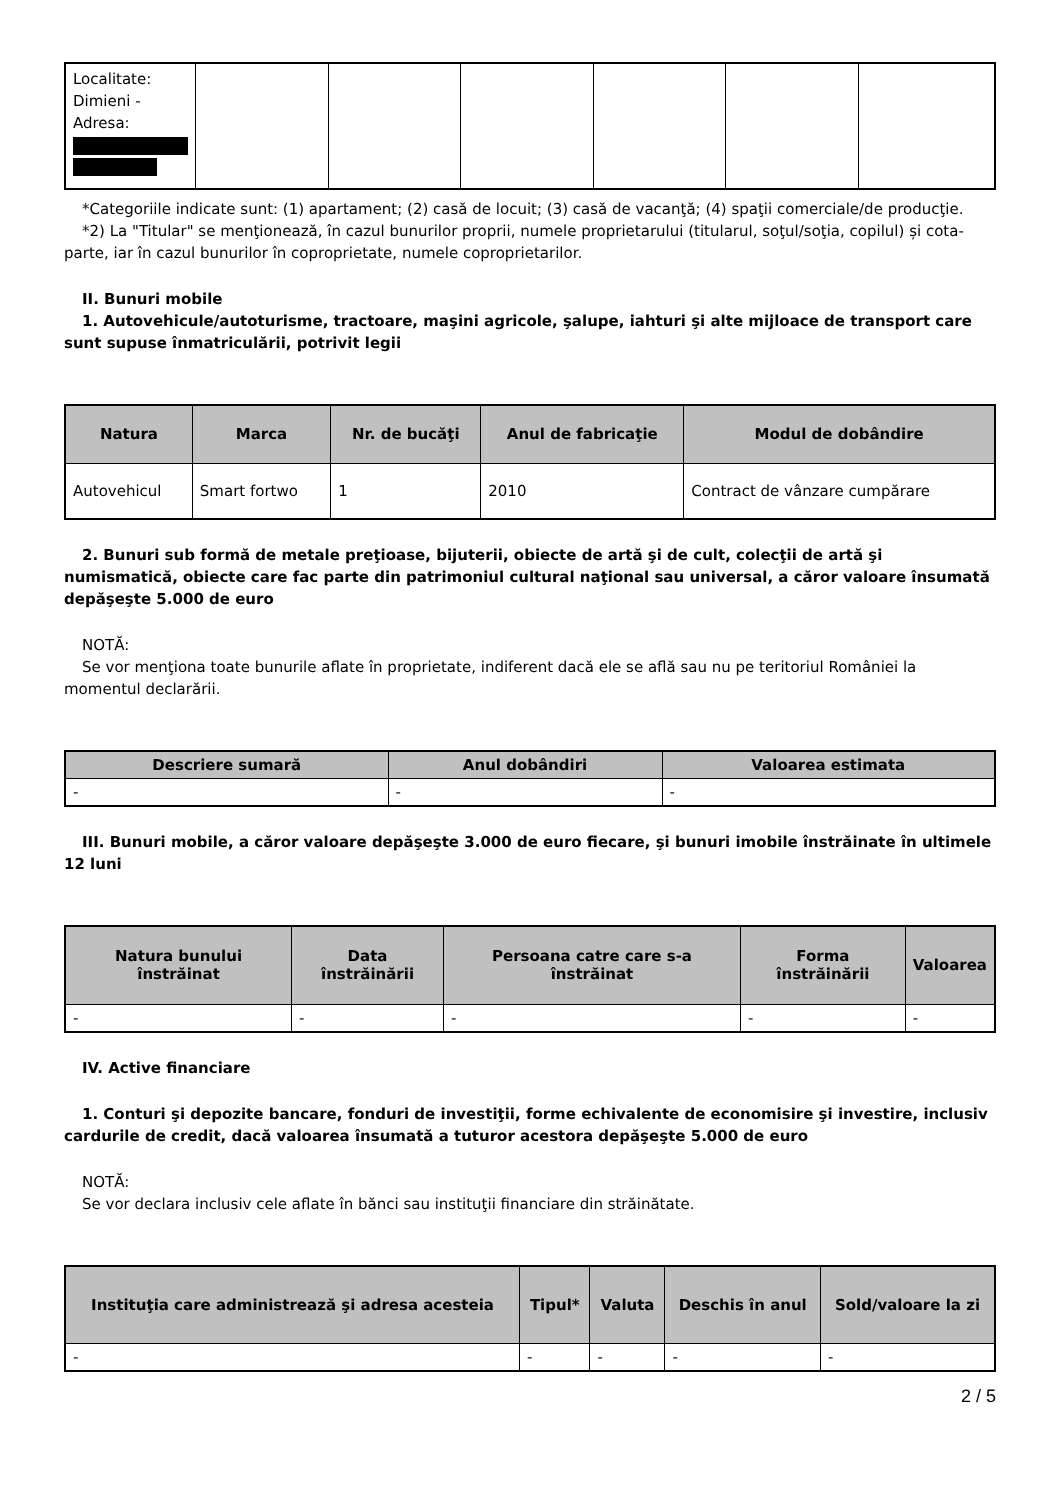| Localitate: Dimieni - Adresa: | | | | | | |
*Categoriile indicate sunt: (1) apartament; (2) casă de locuit; (3) casă de vacanţă; (4) spaţii comerciale/de producţie.
*2) La "Titular" se menţionează, în cazul bunurilor proprii, numele proprietarului (titularul, soţul/soţia, copilul) și cota-parte, iar în cazul bunurilor în coproprietate, numele coproprietarilor.
II. Bunuri mobile
1. Autovehicule/autoturisme, tractoare, maşini agricole, şalupe, iahturi şi alte mijloace de transport care sunt supuse înmatriculării, potrivit legii
| Natura | Marca | Nr. de bucăţi | Anul de fabricaţie | Modul de dobândire |
| --- | --- | --- | --- | --- |
| Autovehicul | Smart fortwo | 1 | 2010 | Contract de vânzare cumpărare |
2. Bunuri sub formă de metale preţioase, bijuterii, obiecte de artă şi de cult, colecţii de artă şi numismatică, obiecte care fac parte din patrimoniul cultural naţional sau universal, a căror valoare însumată depăşeşte 5.000 de euro
NOTĂ:
Se vor menţiona toate bunurile aflate în proprietate, indiferent dacă ele se află sau nu pe teritoriul României la momentul declarării.
| Descriere sumară | Anul dobândiri | Valoarea estimata |
| --- | --- | --- |
| - | - | - |
III. Bunuri mobile, a căror valoare depăşeşte 3.000 de euro fiecare, şi bunuri imobile înstrăinate în ultimele 12 luni
| Natura bunului înstrăinat | Data înstrăinării | Persoana catre care s-a înstrăinat | Forma înstrăinării | Valoarea |
| --- | --- | --- | --- | --- |
| - | - | - | - | - |
IV. Active financiare
1. Conturi şi depozite bancare, fonduri de investiţii, forme echivalente de economisire şi investire, inclusiv cardurile de credit, dacă valoarea însumată a tuturor acestora depăşeşte 5.000 de euro
NOTĂ:
Se vor declara inclusiv cele aflate în bănci sau instituţii financiare din străinătate.
| Instituţia care administrează şi adresa acesteia | Tipul* | Valuta | Deschis în anul | Sold/valoare la zi |
| --- | --- | --- | --- | --- |
| - | - | - | - | - |
2 / 5